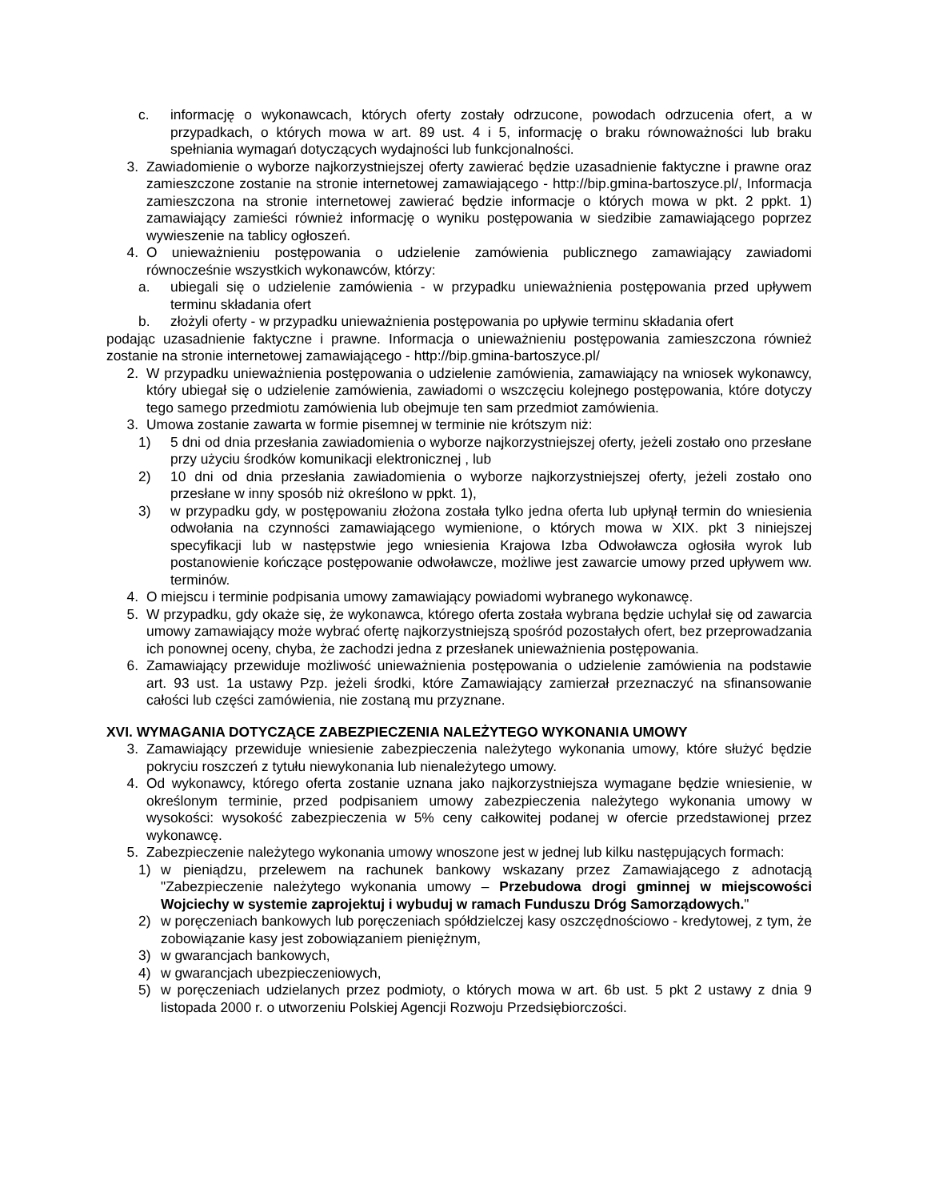c. informację o wykonawcach, których oferty zostały odrzucone, powodach odrzucenia ofert, a w przypadkach, o których mowa w art. 89 ust. 4 i 5, informację o braku równoważności lub braku spełniania wymagań dotyczących wydajności lub funkcjonalności.
3. Zawiadomienie o wyborze najkorzystniejszej oferty zawierać będzie uzasadnienie faktyczne i prawne oraz zamieszczone zostanie na stronie internetowej zamawiającego - http://bip.gmina-bartoszyce.pl/, Informacja zamieszczona na stronie internetowej zawierać będzie informacje o których mowa w pkt. 2 ppkt. 1) zamawiający zamieści również informację o wyniku postępowania w siedzibie zamawiającego poprzez wywieszenie na tablicy ogłoszeń.
4. O unieważnieniu postępowania o udzielenie zamówienia publicznego zamawiający zawiadomi równocześnie wszystkich wykonawców, którzy:
a. ubiegali się o udzielenie zamówienia - w przypadku unieważnienia postępowania przed upływem terminu składania ofert
b. złożyli oferty - w przypadku unieważnienia postępowania po upływie terminu składania ofert
podając uzasadnienie faktyczne i prawne. Informacja o unieważnieniu postępowania zamieszczona również zostanie na stronie internetowej zamawiającego - http://bip.gmina-bartoszyce.pl/
2. W przypadku unieważnienia postępowania o udzielenie zamówienia, zamawiający na wniosek wykonawcy, który ubiegał się o udzielenie zamówienia, zawiadomi o wszczęciu kolejnego postępowania, które dotyczy tego samego przedmiotu zamówienia lub obejmuje ten sam przedmiot zamówienia.
3. Umowa zostanie zawarta w formie pisemnej w terminie nie krótszym niż:
1) 5 dni od dnia przesłania zawiadomienia o wyborze najkorzystniejszej oferty, jeżeli zostało ono przesłane przy użyciu środków komunikacji elektronicznej , lub
2) 10 dni od dnia przesłania zawiadomienia o wyborze najkorzystniejszej oferty, jeżeli zostało ono przesłane w inny sposób niż określono w ppkt. 1),
3) w przypadku gdy, w postępowaniu złożona została tylko jedna oferta lub upłynął termin do wniesienia odwołania na czynności zamawiającego wymienione, o których mowa w XIX. pkt 3 niniejszej specyfikacji lub w następstwie jego wniesienia Krajowa Izba Odwoławcza ogłosiła wyrok lub postanowienie kończące postępowanie odwoławcze, możliwe jest zawarcie umowy przed upływem ww. terminów.
4. O miejscu i terminie podpisania umowy zamawiający powiadomi wybranego wykonawcę.
5. W przypadku, gdy okaże się, że wykonawca, którego oferta została wybrana będzie uchylał się od zawarcia umowy zamawiający może wybrać ofertę najkorzystniejszą spośród pozostałych ofert, bez przeprowadzania ich ponownej oceny, chyba, że zachodzi jedna z przesłanek unieważnienia postępowania.
6. Zamawiający przewiduje możliwość unieważnienia postępowania o udzielenie zamówienia na podstawie art. 93 ust. 1a ustawy Pzp. jeżeli środki, które Zamawiający zamierzał przeznaczyć na sfinansowanie całości lub części zamówienia, nie zostaną mu przyznane.
XVI. WYMAGANIA DOTYCZĄCE ZABEZPIECZENIA NALEŻYTEGO WYKONANIA UMOWY
3. Zamawiający przewiduje wniesienie zabezpieczenia należytego wykonania umowy, które służyć będzie pokryciu roszczeń z tytułu niewykonania lub nienależytego umowy.
4. Od wykonawcy, którego oferta zostanie uznana jako najkorzystniejsza wymagane będzie wniesienie, w określonym terminie, przed podpisaniem umowy zabezpieczenia należytego wykonania umowy w wysokości: wysokość zabezpieczenia w 5% ceny całkowitej podanej w ofercie przedstawionej przez wykonawcę.
5. Zabezpieczenie należytego wykonania umowy wnoszone jest w jednej lub kilku następujących formach:
1) w pieniądzu, przelewem na rachunek bankowy wskazany przez Zamawiającego z adnotacją "Zabezpieczenie należytego wykonania umowy – Przebudowa drogi gminnej w miejscowości Wojciechy w systemie zaprojektuj i wybuduj w ramach Funduszu Dróg Samorządowych."
2) w poręczeniach bankowych lub poręczeniach spółdzielczej kasy oszczędnościowo - kredytowej, z tym, że zobowiązanie kasy jest zobowiązaniem pieniężnym,
3) w gwarancjach bankowych,
4) w gwarancjach ubezpieczeniowych,
5) w poręczeniach udzielanych przez podmioty, o których mowa w art. 6b ust. 5 pkt 2 ustawy z dnia 9 listopada 2000 r. o utworzeniu Polskiej Agencji Rozwoju Przedsiębiorczości.